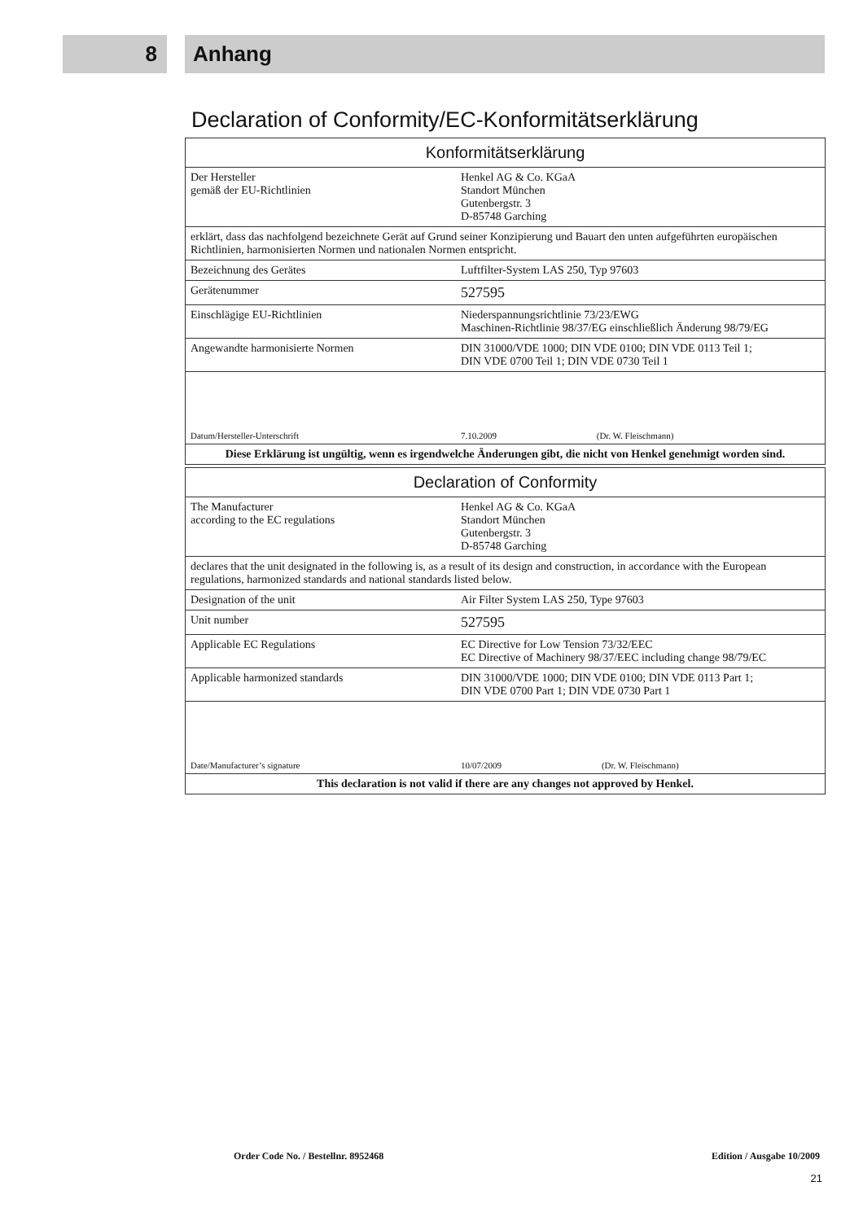8 Anhang
Declaration of Conformity/EC-Konformitätserklärung
| Konformitätserklärung | |
| --- | --- |
| Der Hersteller gemäß der EU-Richtlinien | Henkel AG & Co. KGaA Standort München Gutenbergstr. 3 D-85748 Garching |
| erklärt, dass das nachfolgend bezeichnete Gerät auf Grund seiner Konzipierung und Bauart den unten aufgeführten europäischen Richtlinien, harmonisierten Normen und nationalen Normen entspricht. | |
| Bezeichnung des Gerätes | Luftfilter-System LAS 250, Typ 97603 |
| Gerätenummer | 527595 |
| Einschlägige EU-Richtlinien | Niederspannungsrichtlinie 73/23/EWG Maschinen-Richtlinie 98/37/EG einschließlich Änderung 98/79/EG |
| Angewandte harmonisierte Normen | DIN 31000/VDE 1000; DIN VDE 0100; DIN VDE 0113 Teil 1; DIN VDE 0700 Teil 1; DIN VDE 0730 Teil 1 |
| Datum/Hersteller-Unterschrift | 7.10.2009 (Dr. W. Fleischmann) |
| Diese Erklärung ist ungültig, wenn es irgendwelche Änderungen gibt, die nicht von Henkel genehmigt worden sind. | |
| Declaration of Conformity | |
| --- | --- |
| The Manufacturer according to the EC regulations | Henkel AG & Co. KGaA Standort München Gutenbergstr. 3 D-85748 Garching |
| declares that the unit designated in the following is, as a result of its design and construction, in accordance with the European regulations, harmonized standards and national standards listed below. | |
| Designation of the unit | Air Filter System LAS 250, Type 97603 |
| Unit number | 527595 |
| Applicable EC Regulations | EC Directive for Low Tension 73/32/EEC EC Directive of Machinery 98/37/EEC including change 98/79/EC |
| Applicable harmonized standards | DIN 31000/VDE 1000; DIN VDE 0100; DIN VDE 0113 Part 1; DIN VDE 0700 Part 1; DIN VDE 0730 Part 1 |
| Date/Manufacturer’s signature | 10/07/2009 (Dr. W. Fleischmann) |
| This declaration is not valid if there are any changes not approved by Henkel. | |
Order Code No. / Bestellnr. 8952468 Edition / Ausgabe 10/2009
21